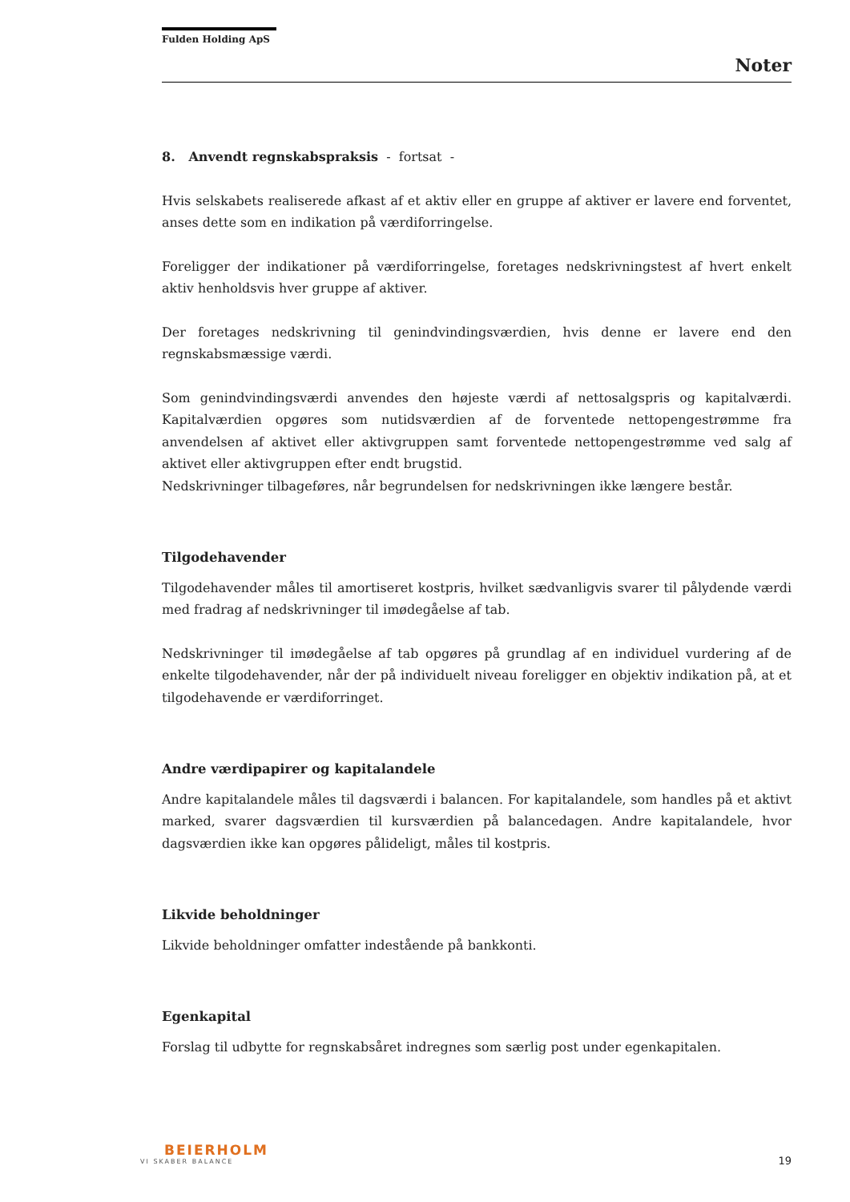Fulden Holding ApS
Noter
8. Anvendt regnskabspraksis - fortsat -
Hvis selskabets realiserede afkast af et aktiv eller en gruppe af aktiver er lavere end forventet, anses dette som en indikation på værdiforringelse.
Foreligger der indikationer på værdiforringelse, foretages nedskrivningstest af hvert enkelt aktiv henholdsvis hver gruppe af aktiver.
Der foretages nedskrivning til genindvindingsværdien, hvis denne er lavere end den regnskabsmæssige værdi.
Som genindvindingsværdi anvendes den højeste værdi af nettosalgspris og kapitalværdi. Kapitalværdien opgøres som nutidsværdien af de forventede nettopengestrømme fra anvendelsen af aktivet eller aktivgruppen samt forventede nettopengestrømme ved salg af aktivet eller aktivgruppen efter endt brugstid.
Nedskrivninger tilbageføres, når begrundelsen for nedskrivningen ikke længere består.
Tilgodehavender
Tilgodehavender måles til amortiseret kostpris, hvilket sædvanligvis svarer til pålydende værdi med fradrag af nedskrivninger til imødegåelse af tab.
Nedskrivninger til imødegåelse af tab opgøres på grundlag af en individuel vurdering af de enkelte tilgodehavender, når der på individuelt niveau foreligger en objektiv indikation på, at et tilgodehavende er værdiforringet.
Andre værdipapirer og kapitalandele
Andre kapitalandele måles til dagsværdi i balancen. For kapitalandele, som handles på et aktivt marked, svarer dagsværdien til kursværdien på balancedagen. Andre kapitalandele, hvor dagsværdien ikke kan opgøres pålideligt, måles til kostpris.
Likvide beholdninger
Likvide beholdninger omfatter indestående på bankkonti.
Egenkapital
Forslag til udbytte for regnskabsåret indregnes som særlig post under egenkapitalen.
BEIERHOLM
VI SKABER BALANCE
19